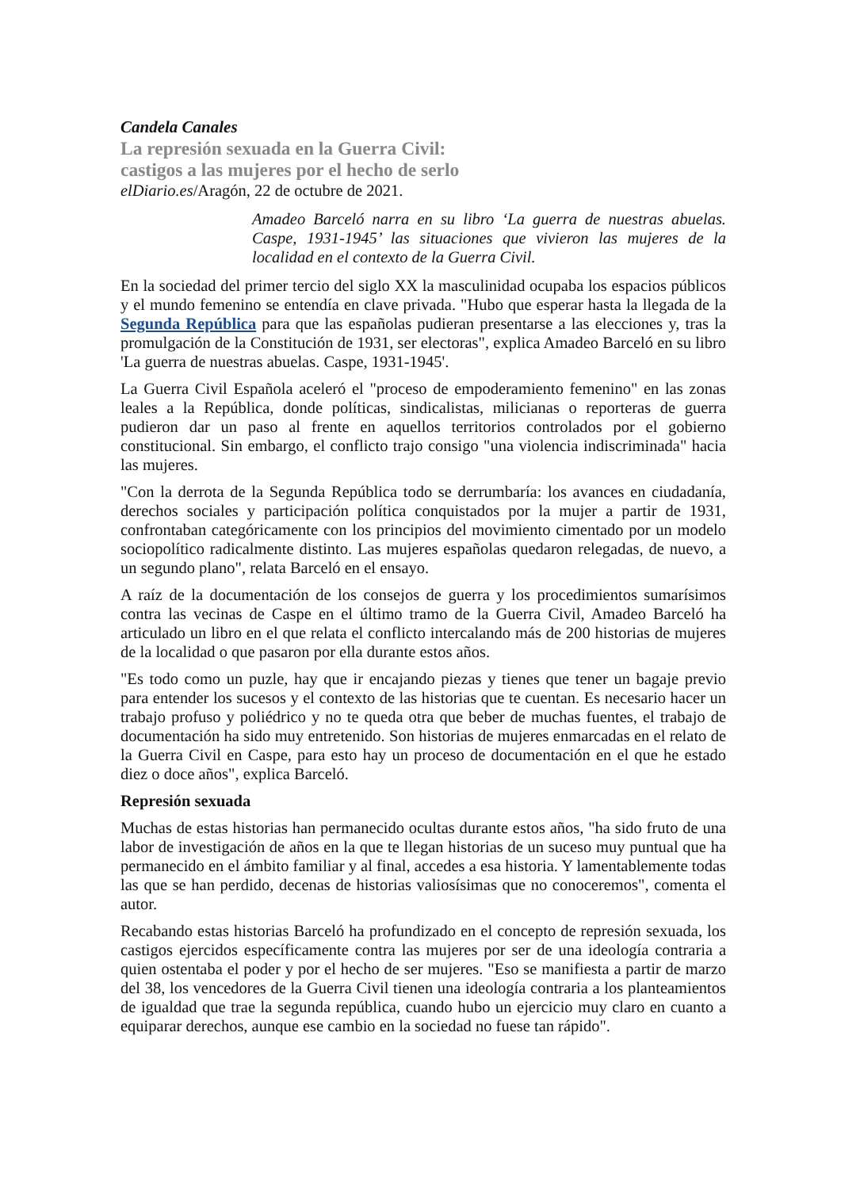Candela Canales
La represión sexuada en la Guerra Civil:
castigos a las mujeres por el hecho de serlo
elDiario.es/Aragón, 22 de octubre de 2021.
Amadeo Barceló narra en su libro ‘La guerra de nuestras abuelas. Caspe, 1931-1945’ las situaciones que vivieron las mujeres de la localidad en el contexto de la Guerra Civil.
En la sociedad del primer tercio del siglo XX la masculinidad ocupaba los espacios públicos y el mundo femenino se entendía en clave privada. "Hubo que esperar hasta la llegada de la Segunda República para que las españolas pudieran presentarse a las elecciones y, tras la promulgación de la Constitución de 1931, ser electoras", explica Amadeo Barceló en su libro 'La guerra de nuestras abuelas. Caspe, 1931-1945'.
La Guerra Civil Española aceleró el "proceso de empoderamiento femenino" en las zonas leales a la República, donde políticas, sindicalistas, milicianas o reporteras de guerra pudieron dar un paso al frente en aquellos territorios controlados por el gobierno constitucional. Sin embargo, el conflicto trajo consigo "una violencia indiscriminada" hacia las mujeres.
"Con la derrota de la Segunda República todo se derrumbaría: los avances en ciudadanía, derechos sociales y participación política conquistados por la mujer a partir de 1931, confrontaban categóricamente con los principios del movimiento cimentado por un modelo sociopolítico radicalmente distinto. Las mujeres españolas quedaron relegadas, de nuevo, a un segundo plano", relata Barceló en el ensayo.
A raíz de la documentación de los consejos de guerra y los procedimientos sumarísimos contra las vecinas de Caspe en el último tramo de la Guerra Civil, Amadeo Barceló ha articulado un libro en el que relata el conflicto intercalando más de 200 historias de mujeres de la localidad o que pasaron por ella durante estos años.
"Es todo como un puzle, hay que ir encajando piezas y tienes que tener un bagaje previo para entender los sucesos y el contexto de las historias que te cuentan. Es necesario hacer un trabajo profuso y poliédrico y no te queda otra que beber de muchas fuentes, el trabajo de documentación ha sido muy entretenido. Son historias de mujeres enmarcadas en el relato de la Guerra Civil en Caspe, para esto hay un proceso de documentación en el que he estado diez o doce años", explica Barceló.
Represión sexuada
Muchas de estas historias han permanecido ocultas durante estos años, "ha sido fruto de una labor de investigación de años en la que te llegan historias de un suceso muy puntual que ha permanecido en el ámbito familiar y al final, accedes a esa historia. Y lamentablemente todas las que se han perdido, decenas de historias valiosísimas que no conoceremos", comenta el autor.
Recabando estas historias Barceló ha profundizado en el concepto de represión sexuada, los castigos ejercidos específicamente contra las mujeres por ser de una ideología contraria a quien ostentaba el poder y por el hecho de ser mujeres. "Eso se manifiesta a partir de marzo del 38, los vencedores de la Guerra Civil tienen una ideología contraria a los planteamientos de igualdad que trae la segunda república, cuando hubo un ejercicio muy claro en cuanto a equiparar derechos, aunque ese cambio en la sociedad no fuese tan rápido".